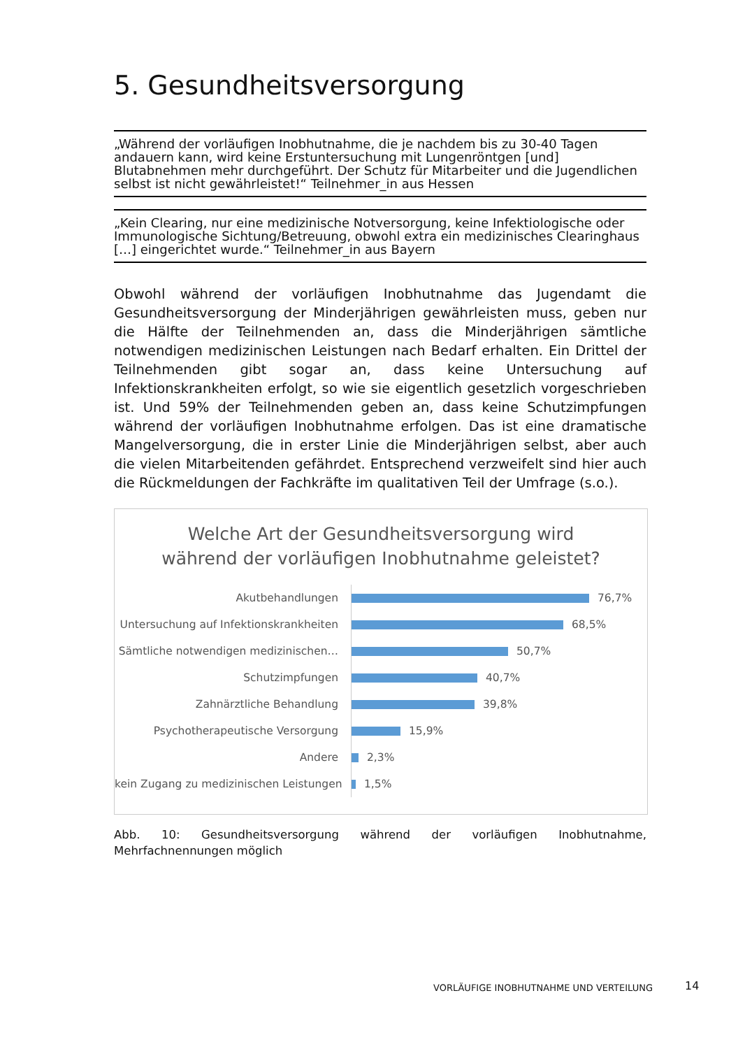5. Gesundheitsversorgung
„Während der vorläufigen Inobhutnahme, die je nachdem bis zu 30-40 Tagen andauern kann, wird keine Erstuntersuchung mit Lungenröntgen [und] Blutabnehmen mehr durchgeführt. Der Schutz für Mitarbeiter und die Jugendlichen selbst ist nicht gewährleistet!“ Teilnehmer_in aus Hessen
„Kein Clearing, nur eine medizinische Notversorgung, keine Infektiologische oder Immunologische Sichtung/Betreuung, obwohl extra ein medizinisches Clearinghaus […] eingerichtet wurde.“ Teilnehmer_in aus Bayern
Obwohl während der vorläufigen Inobhutnahme das Jugendamt die Gesundheitsversorgung der Minderjährigen gewährleisten muss, geben nur die Hälfte der Teilnehmenden an, dass die Minderjährigen sämtliche notwendigen medizinischen Leistungen nach Bedarf erhalten. Ein Drittel der Teilnehmenden gibt sogar an, dass keine Untersuchung auf Infektionskrankheiten erfolgt, so wie sie eigentlich gesetzlich vorgeschrieben ist. Und 59% der Teilnehmenden geben an, dass keine Schutzimpfungen während der vorläufigen Inobhutnahme erfolgen. Das ist eine dramatische Mangelversorgung, die in erster Linie die Minderjährigen selbst, aber auch die vielen Mitarbeitenden gefährdet. Entsprechend verzweifelt sind hier auch die Rückmeldungen der Fachkräfte im qualitativen Teil der Umfrage (s.o.).
Welche Art der Gesundheitsversorgung wird
während der vorläufigen Inobhutnahme geleistet?
Akutbehandlungen
76,7%
Untersuchung auf Infektionskrankheiten
68,5%
Sämtliche notwendigen medizinischen…
50,7%
Schutzimpfungen
40,7%
Zahnärztliche Behandlung
39,8%
Psychotherapeutische Versorgung
15,9%
Andere
2,3%
kein Zugang zu medizinischen Leistungen
1,5%
Abb. 10: Gesundheitsversorgung während der vorläufigen Inobhutnahme, Mehrfachnennungen möglich
VORLÄUFIGE INOBHUTNAHME UND VERTEILUNG
14